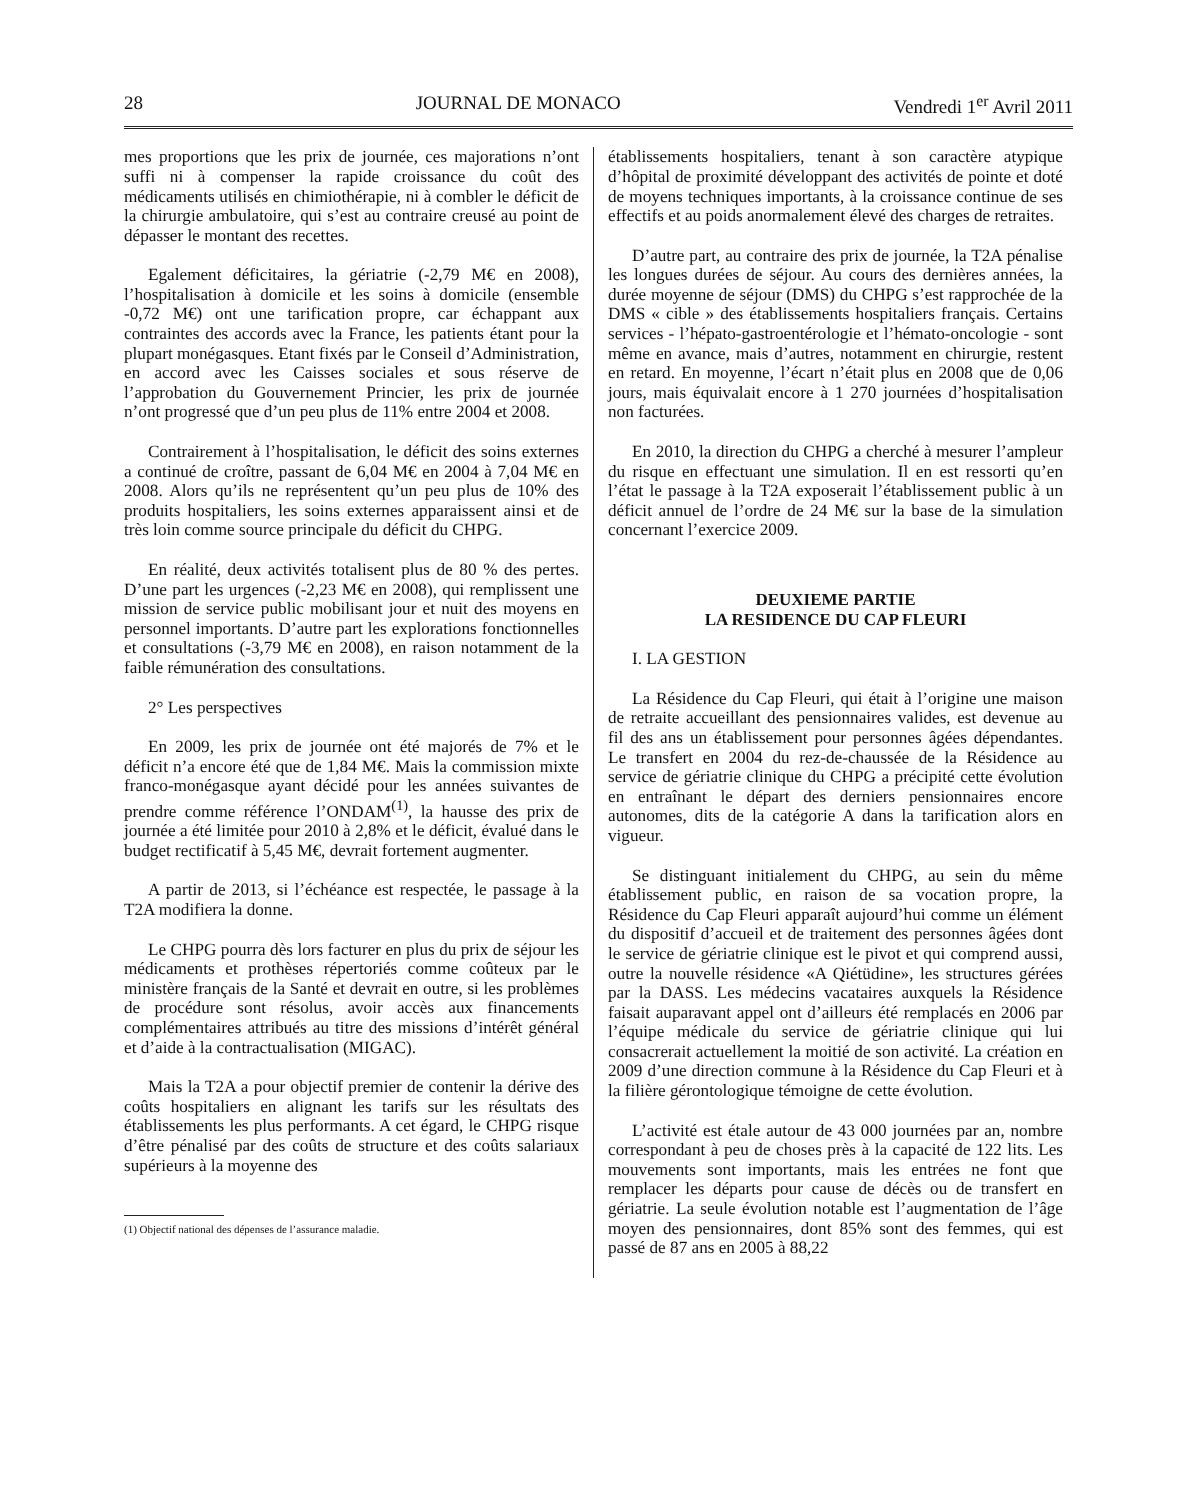28 JOURNAL DE MONACO Vendredi 1<sup>er</sup> Avril 2011
mes proportions que les prix de journée, ces majorations n’ont suffi ni à compenser la rapide croissance du coût des médicaments utilisés en chimiothérapie, ni à combler le déficit de la chirurgie ambulatoire, qui s’est au contraire creusé au point de dépasser le montant des recettes.
Egalement déficitaires, la gériatrie (-2,79 M€ en 2008), l’hospitalisation à domicile et les soins à domicile (ensemble -0,72 M€) ont une tarification propre, car échappant aux contraintes des accords avec la France, les patients étant pour la plupart monégasques. Etant fixés par le Conseil d’Administration, en accord avec les Caisses sociales et sous réserve de l’approbation du Gouvernement Princier, les prix de journée n’ont progressé que d’un peu plus de 11% entre 2004 et 2008.
Contrairement à l’hospitalisation, le déficit des soins externes a continué de croître, passant de 6,04 M€ en 2004 à 7,04 M€ en 2008. Alors qu’ils ne représentent qu’un peu plus de 10% des produits hospitaliers, les soins externes apparaissent ainsi et de très loin comme source principale du déficit du CHPG.
En réalité, deux activités totalisent plus de 80 % des pertes. D’une part les urgences (-2,23 M€ en 2008), qui remplissent une mission de service public mobilisant jour et nuit des moyens en personnel importants. D’autre part les explorations fonctionnelles et consultations (-3,79 M€ en 2008), en raison notamment de la faible rémunération des consultations.
2° Les perspectives
En 2009, les prix de journée ont été majorés de 7% et le déficit n’a encore été que de 1,84 M€. Mais la commission mixte franco-monégasque ayant décidé pour les années suivantes de prendre comme référence l’ONDAM<sup>(1)</sup>, la hausse des prix de journée a été limitée pour 2010 à 2,8% et le déficit, évalué dans le budget rectificatif à 5,45 M€, devrait fortement augmenter.
A partir de 2013, si l’échéance est respectée, le passage à la T2A modifiera la donne.
Le CHPG pourra dès lors facturer en plus du prix de séjour les médicaments et prothèses répertoriés comme coûteux par le ministère français de la Santé et devrait en outre, si les problèmes de procédure sont résolus, avoir accès aux financements complémentaires attribués au titre des missions d’intérêt général et d’aide à la contractualisation (MIGAC).
Mais la T2A a pour objectif premier de contenir la dérive des coûts hospitaliers en alignant les tarifs sur les résultats des établissements les plus performants. A cet égard, le CHPG risque d’être pénalisé par des coûts de structure et des coûts salariaux supérieurs à la moyenne des
(1) Objectif national des dépenses de l’assurance maladie.
établissements hospitaliers, tenant à son caractère atypique d’hôpital de proximité développant des activités de pointe et doté de moyens techniques importants, à la croissance continue de ses effectifs et au poids anormalement élevé des charges de retraites.
D’autre part, au contraire des prix de journée, la T2A pénalise les longues durées de séjour. Au cours des dernières années, la durée moyenne de séjour (DMS) du CHPG s’est rapprochée de la DMS « cible » des établissements hospitaliers français. Certains services - l’hépato-gastroentérologie et l’hémato-oncologie - sont même en avance, mais d’autres, notamment en chirurgie, restent en retard. En moyenne, l’écart n’était plus en 2008 que de 0,06 jours, mais équivalait encore à 1 270 journées d’hospitalisation non facturées.
En 2010, la direction du CHPG a cherché à mesurer l’ampleur du risque en effectuant une simulation. Il en est ressorti qu’en l’état le passage à la T2A exposerait l’établissement public à un déficit annuel de l’ordre de 24 M€ sur la base de la simulation concernant l’exercice 2009.
DEUXIEME PARTIE
LA RESIDENCE DU CAP FLEURI
I. LA GESTION
La Résidence du Cap Fleuri, qui était à l’origine une maison de retraite accueillant des pensionnaires valides, est devenue au fil des ans un établissement pour personnes âgées dépendantes. Le transfert en 2004 du rez-de-chaussée de la Résidence au service de gériatrie clinique du CHPG a précipité cette évolution en entraînant le départ des derniers pensionnaires encore autonomes, dits de la catégorie A dans la tarification alors en vigueur.
Se distinguant initialement du CHPG, au sein du même établissement public, en raison de sa vocation propre, la Résidence du Cap Fleuri apparaît aujourd’hui comme un élément du dispositif d’accueil et de traitement des personnes âgées dont le service de gériatrie clinique est le pivot et qui comprend aussi, outre la nouvelle résidence «A Qiétüdine», les structures gérées par la DASS. Les médecins vacataires auxquels la Résidence faisait auparavant appel ont d’ailleurs été remplacés en 2006 par l’équipe médicale du service de gériatrie clinique qui lui consacrerait actuellement la moitié de son activité. La création en 2009 d’une direction commune à la Résidence du Cap Fleuri et à la filière gérontologique témoigne de cette évolution.
L’activité est étale autour de 43 000 journées par an, nombre correspondant à peu de choses près à la capacité de 122 lits. Les mouvements sont importants, mais les entrées ne font que remplacer les départs pour cause de décès ou de transfert en gériatrie. La seule évolution notable est l’augmentation de l’âge moyen des pensionnaires, dont 85% sont des femmes, qui est passé de 87 ans en 2005 à 88,22